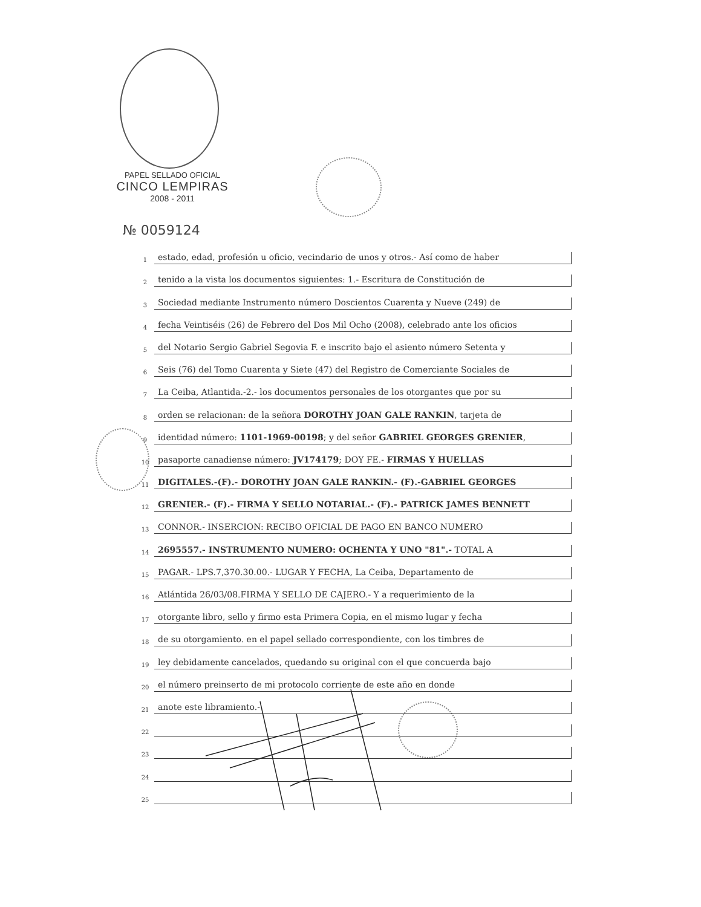PAPEL SELLADO OFICIAL
CINCO LEMPIRAS
2008 - 2011
№ 0059124
1
estado, edad, profesión u oficio, vecindario de unos y otros.- Así como de haber
2
tenido a la vista los documentos siguientes: 1.- Escritura de Constitución de
3
Sociedad mediante Instrumento número Doscientos Cuarenta y Nueve (249) de
4
fecha Veintiséis (26) de Febrero del Dos Mil Ocho (2008), celebrado ante los oficios
5
del Notario Sergio Gabriel Segovia F. e inscrito bajo el asiento número Setenta y
6
Seis (76) del Tomo Cuarenta y Siete (47) del Registro de Comerciante Sociales de
7
La Ceiba, Atlantida.-2.- los documentos personales de los otorgantes que por su
8
orden se relacionan: de la señora DOROTHY JOAN GALE RANKIN, tarjeta de
9
identidad número: 1101-1969-00198; y del señor GABRIEL GEORGES GRENIER,
10
pasaporte canadiense número: JV174179; DOY FE.- FIRMAS Y HUELLAS
11
DIGITALES.-(F).- DOROTHY JOAN GALE RANKIN.- (F).-GABRIEL GEORGES
12
GRENIER.- (F).- FIRMA Y SELLO NOTARIAL.- (F).- PATRICK JAMES BENNETT
13
CONNOR.- INSERCION: RECIBO OFICIAL DE PAGO EN BANCO NUMERO
14
2695557.- INSTRUMENTO NUMERO: OCHENTA Y UNO "81".- TOTAL A
15
PAGAR.- LPS.7,370.30.00.- LUGAR Y FECHA, La Ceiba, Departamento de
16
Atlántida 26/03/08.FIRMA Y SELLO DE CAJERO.- Y a requerimiento de la
17
otorgante libro, sello y firmo esta Primera Copia, en el mismo lugar y fecha
18
de su otorgamiento. en el papel sellado correspondiente, con los timbres de
19
ley debidamente cancelados, quedando su original con el que concuerda bajo
20
el número preinserto de mi protocolo corriente de este año en donde
21
anote este libramiento.-
22
23
24
25